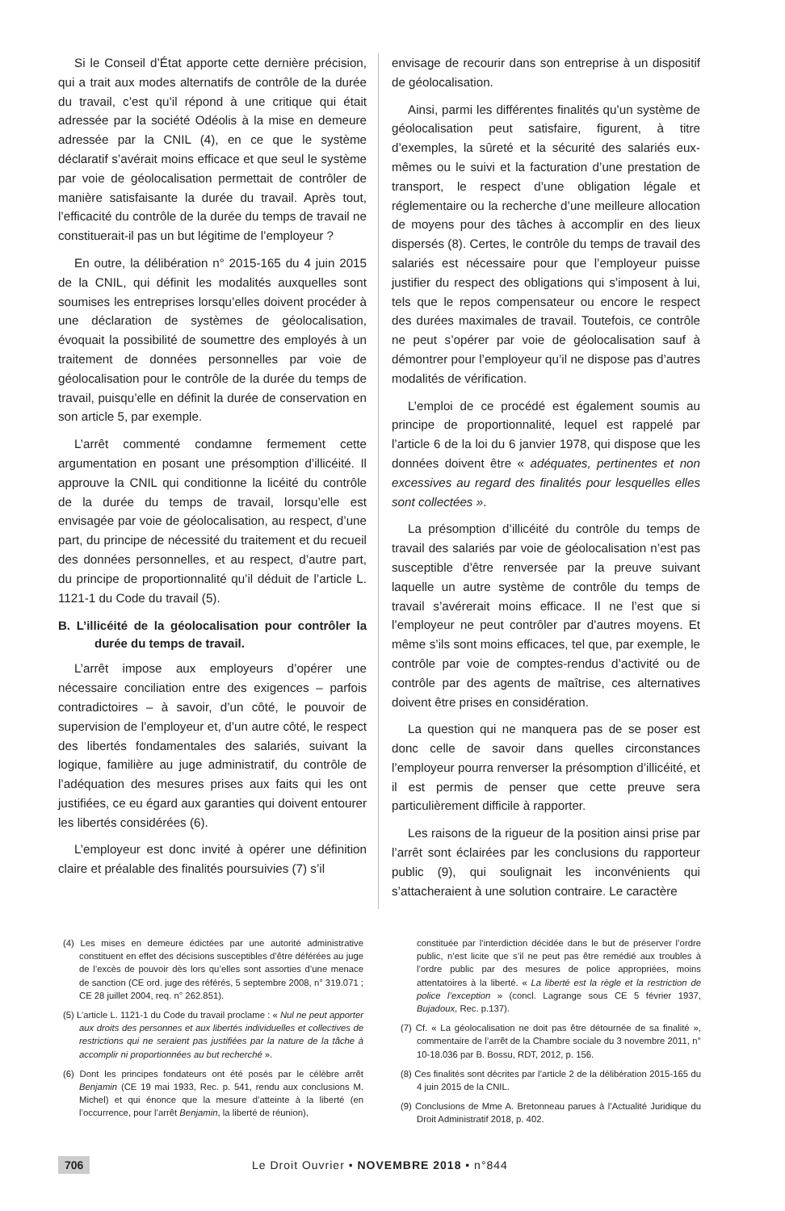Si le Conseil d’État apporte cette dernière précision, qui a trait aux modes alternatifs de contrôle de la durée du travail, c’est qu’il répond à une critique qui était adressée par la société Odéolis à la mise en demeure adressée par la CNIL (4), en ce que le système déclaratif s’avérait moins efficace et que seul le système par voie de géolocalisation permettait de contrôler de manière satisfaisante la durée du travail. Après tout, l’efficacité du contrôle de la durée du temps de travail ne constituerait-il pas un but légitime de l’employeur ?
En outre, la délibération n° 2015-165 du 4 juin 2015 de la CNIL, qui définit les modalités auxquelles sont soumises les entreprises lorsqu’elles doivent procéder à une déclaration de systèmes de géolocalisation, évoquait la possibilité de soumettre des employés à un traitement de données personnelles par voie de géolocalisation pour le contrôle de la durée du temps de travail, puisqu’elle en définit la durée de conservation en son article 5, par exemple.
L’arrêt commenté condamne fermement cette argumentation en posant une présomption d’illicéité. Il approuve la CNIL qui conditionne la licéité du contrôle de la durée du temps de travail, lorsqu’elle est envisagée par voie de géolocalisation, au respect, d’une part, du principe de nécessité du traitement et du recueil des données personnelles, et au respect, d’autre part, du principe de proportionnalité qu’il déduit de l’article L. 1121-1 du Code du travail (5).
B. L’illicéité de la géolocalisation pour contrôler la durée du temps de travail.
L’arrêt impose aux employeurs d’opérer une nécessaire conciliation entre des exigences – parfois contradictoires – à savoir, d’un côté, le pouvoir de supervision de l’employeur et, d’un autre côté, le respect des libertés fondamentales des salariés, suivant la logique, familière au juge administratif, du contrôle de l’adéquation des mesures prises aux faits qui les ont justifiées, ce eu égard aux garanties qui doivent entourer les libertés considérées (6).
L’employeur est donc invité à opérer une définition claire et préalable des finalités poursuivies (7) s’il
envisage de recourir dans son entreprise à un dispositif de géolocalisation.
Ainsi, parmi les différentes finalités qu’un système de géolocalisation peut satisfaire, figurent, à titre d’exemples, la sûreté et la sécurité des salariés eux-mêmes ou le suivi et la facturation d’une prestation de transport, le respect d’une obligation légale et réglementaire ou la recherche d’une meilleure allocation de moyens pour des tâches à accomplir en des lieux dispersés (8). Certes, le contrôle du temps de travail des salariés est nécessaire pour que l’employeur puisse justifier du respect des obligations qui s’imposent à lui, tels que le repos compensateur ou encore le respect des durées maximales de travail. Toutefois, ce contrôle ne peut s’opérer par voie de géolocalisation sauf à démontrer pour l’employeur qu’il ne dispose pas d’autres modalités de vérification.
L’emploi de ce procédé est également soumis au principe de proportionnalité, lequel est rappelé par l’article 6 de la loi du 6 janvier 1978, qui dispose que les données doivent être « adéquates, pertinentes et non excessives au regard des finalités pour lesquelles elles sont collectées ».
La présomption d’illicéité du contrôle du temps de travail des salariés par voie de géolocalisation n’est pas susceptible d’être renversée par la preuve suivant laquelle un autre système de contrôle du temps de travail s’avérerait moins efficace. Il ne l’est que si l’employeur ne peut contrôler par d’autres moyens. Et même s’ils sont moins efficaces, tel que, par exemple, le contrôle par voie de comptes-rendus d’activité ou de contrôle par des agents de maîtrise, ces alternatives doivent être prises en considération.
La question qui ne manquera pas de se poser est donc celle de savoir dans quelles circonstances l’employeur pourra renverser la présomption d’illicéité, et il est permis de penser que cette preuve sera particulièrement difficile à rapporter.
Les raisons de la rigueur de la position ainsi prise par l’arrêt sont éclairées par les conclusions du rapporteur public (9), qui soulignait les inconvénients qui s’attacheraient à une solution contraire. Le caractère
(4) Les mises en demeure édictées par une autorité administrative constituent en effet des décisions susceptibles d’être déférées au juge de l’excès de pouvoir dès lors qu’elles sont assorties d’une menace de sanction (CE ord. juge des référés, 5 septembre 2008, n° 319.071 ; CE 28 juillet 2004, req. n° 262.851).
(5) L’article L. 1121-1 du Code du travail proclame : « Nul ne peut apporter aux droits des personnes et aux libertés individuelles et collectives de restrictions qui ne seraient pas justifiées par la nature de la tâche à accomplir ni proportionnées au but recherché ».
(6) Dont les principes fondateurs ont été posés par le célèbre arrêt Benjamin (CE 19 mai 1933, Rec. p. 541, rendu aux conclusions M. Michel) et qui énonce que la mesure d’atteinte à la liberté (en l’occurrence, pour l’arrêt Benjamin, la liberté de réunion),
constituée par l’interdiction décidée dans le but de préserver l’ordre public, n’est licite que s’il ne peut pas être remédié aux troubles à l’ordre public par des mesures de police appropriées, moins attentatoires à la liberté. « La liberté est la règle et la restriction de police l’exception » (concl. Lagrange sous CE 5 février 1937, Bujadoux, Rec. p.137).
(7) Cf. « La géolocalisation ne doit pas être détournée de sa finalité », commentaire de l’arrêt de la Chambre sociale du 3 novembre 2011, n° 10-18.036 par B. Bossu, RDT, 2012, p. 156.
(8) Ces finalités sont décrites par l’article 2 de la délibération 2015-165 du 4 juin 2015 de la CNIL.
(9) Conclusions de Mme A. Bretonneau parues à l’Actualité Juridique du Droit Administratif 2018, p. 402.
706 Le Droit Ouvrier • NOVEMBRE 2018 • n°844